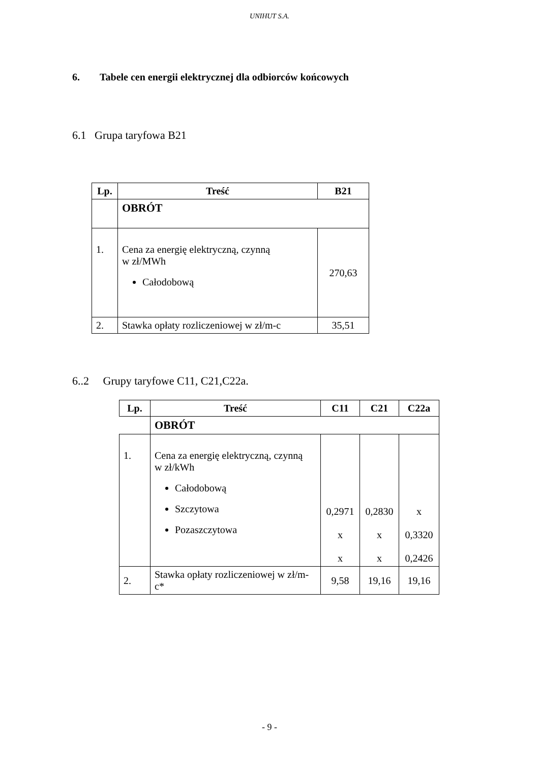UNIHUT S.A.
6. Tabele cen energii elektrycznej dla odbiorców końcowych
6.1 Grupa taryfowa B21
| Lp. | Treść | B21 |
| --- | --- | --- |
| | OBRÓT | |
| 1. | Cena za energię elektryczną, czynną w zł/MWh Całodobową | 270,63 |
| 2. | Stawka opłaty rozliczeniowej w zł/m-c | 35,51 |
6..2 Grupy taryfowe C11, C21,C22a.
| Lp. | Treść | C11 | C21 | C22a |
| --- | --- | --- | --- | --- |
| | OBRÓT | | | |
| 1. | Cena za energię elektryczną, czynną w zł/kWh Całodobową Szczytowa Pozaszczytowa | 0,2971 x x | 0,2830 x x | x 0,3320 0,2426 |
| 2. | Stawka opłaty rozliczeniowej w zł/m-c* | 9,58 | 19,16 | 19,16 |
- 9 -